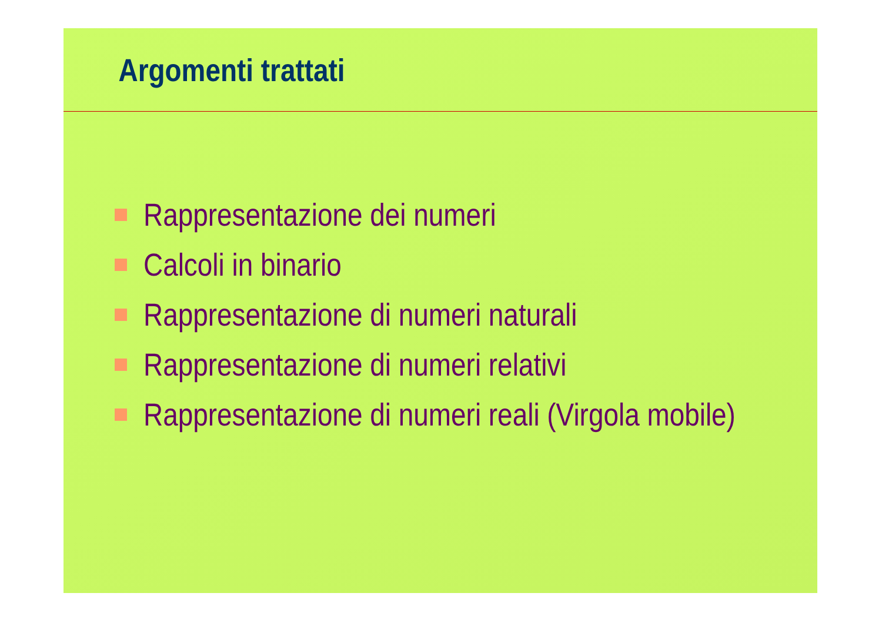Argomenti trattati
Rappresentazione dei numeri
Calcoli in binario
Rappresentazione di numeri naturali
Rappresentazione di numeri relativi
Rappresentazione di numeri reali (Virgola mobile)